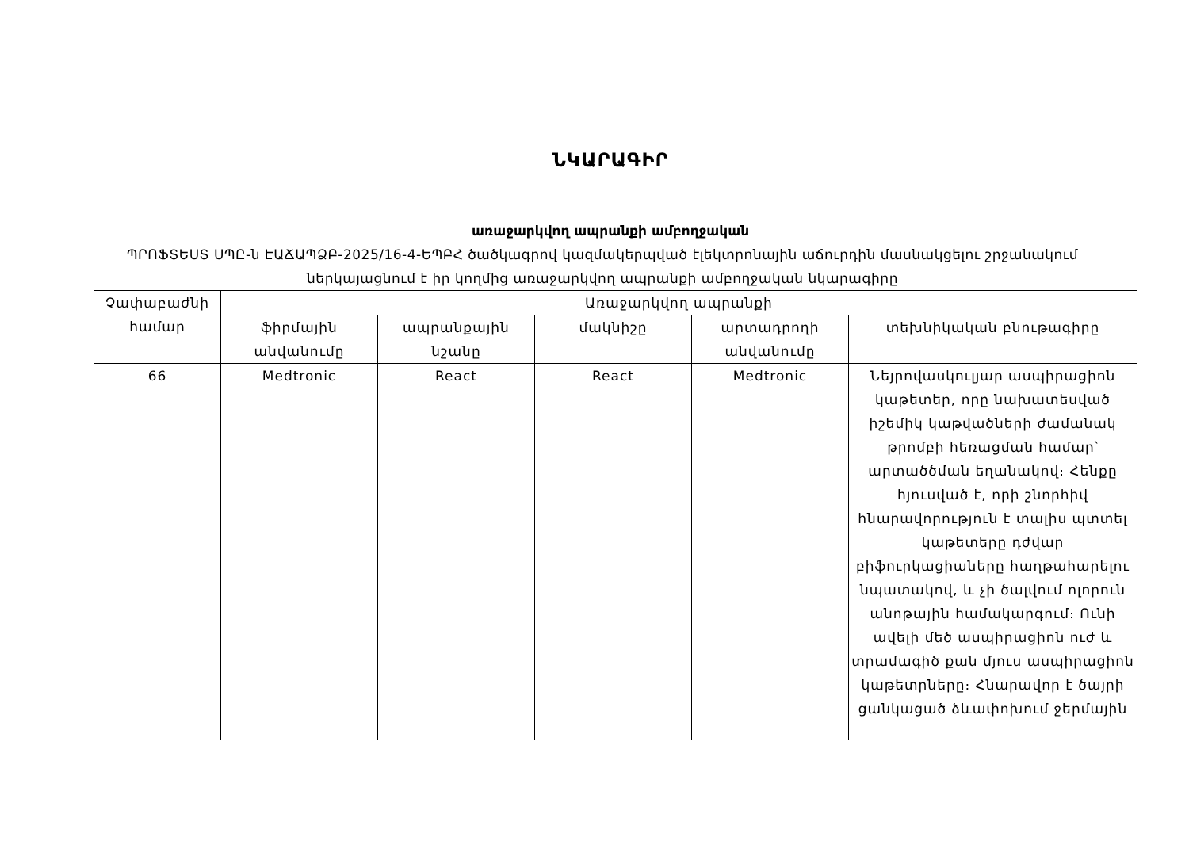ՆԿԱՐԱԳԻՐ
առաջարկվող ապրանքի ամբողջական
ՊՐՈՖՏԵՍՏ ՍՊԸ-ն ԷԱՃԱՊՁԲ-2025/16-4-ԵՊԲՀ ծածկագրով կազմակերպված էլեկտրոնային աճուրդին մասնակցելու շրջանակում ներկայացնում է իր կողմից առաջարկվող ապրանքի ամբողջական նկարագիրը
| Չափաբաժնի համար | Առաջարկվող ապրանքի | | | | |
| --- | --- | --- | --- | --- | --- |
| | ֆիրմային անվանումը | ապրանքային նշանը | մակնիշը | արտադրողի անվանումը | տեխնիկական բնութագիրը |
| 66 | Medtronic | React | React | Medtronic | Նեյրովասկուլյար ասպիրացիոն կաթետեր, որը նախատեսված իշեմիկ կաթվածների ժամանակ թրոմբի հեռացման համար՝ արտածծման եղանակով։ Հենքը հյուսված է, որի շնորհիվ հնարավորություն է տալիս պտտել կաթետերը դժվար բիֆուրկացիաները հաղթահարելու նպատակով, և չի ծալվում ոլորուն անոթային համակարգում։ Ունի ավելի մեծ ասպիրացիոն ուժ և տրամագիծ քան մյուս ասպիրացիոն կաթետրները։ Հնարավոր է ծայրի ցանկացած ձևափոխում ջերմային |